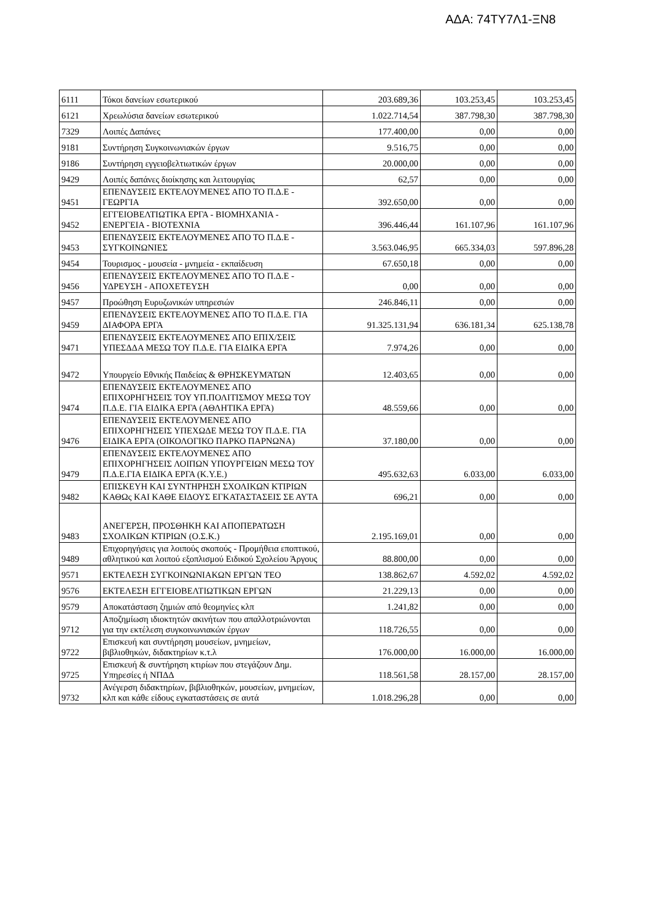ΑΔΑ: 74ΤΥ7Λ1-ΞΝ8
| 6111 | Τόκοι δανείων εσωτερικού | 203.689,36 | 103.253,45 | 103.253,45 |
| 6121 | Χρεωλύσια δανείων εσωτερικού | 1.022.714,54 | 387.798,30 | 387.798,30 |
| 7329 | Λοιπές Δαπάνες | 177.400,00 | 0,00 | 0,00 |
| 9181 | Συντήρηση Συγκοινωνιακών έργων | 9.516,75 | 0,00 | 0,00 |
| 9186 | Συντήρηση εγγειοβελτιωτικών έργων | 20.000,00 | 0,00 | 0,00 |
| 9429 | Λοιπές δαπάνες διοίκησης και λειτουργίας | 62,57 | 0,00 | 0,00 |
| 9451 | ΕΠΕΝΔΥΣΕΙΣ ΕΚΤΕΛΟΥΜΕΝΕΣ ΑΠΟ ΤΟ Π.Δ.Ε - ΓΕΩΡΓΙΑ | 392.650,00 | 0,00 | 0,00 |
| 9452 | ΕΓΓΕΙΟΒΕΛΤΙΩΤΙΚΑ ΕΡΓΑ - ΒΙΟΜΗΧΑΝΙΑ - ΕΝΕΡΓΕΙΑ - ΒΙΟΤΕΧΝΙΑ | 396.446,44 | 161.107,96 | 161.107,96 |
| 9453 | ΕΠΕΝΔΥΣΕΙΣ ΕΚΤΕΛΟΥΜΕΝΕΣ ΑΠΟ ΤΟ Π.Δ.Ε - ΣΥΓΚΟΙΝΩΝΙΕΣ | 3.563.046,95 | 665.334,03 | 597.896,28 |
| 9454 | Τουρισμος - μουσεία - μνημεία - εκπαίδευση | 67.650,18 | 0,00 | 0,00 |
| 9456 | ΕΠΕΝΔΥΣΕΙΣ ΕΚΤΕΛΟΥΜΕΝΕΣ ΑΠΟ ΤΟ Π.Δ.Ε - ΥΔΡΕΥΣΗ - ΑΠΟΧΕΤΕΥΣΗ | 0,00 | 0,00 | 0,00 |
| 9457 | Προώθηση Ευρυζωνικών υπηρεσιών | 246.846,11 | 0,00 | 0,00 |
| 9459 | ΕΠΕΝΔΥΣΕΙΣ ΕΚΤΕΛΟΥΜΕΝΕΣ ΑΠΟ ΤΟ Π.Δ.Ε. ΓΙΑ ΔΙΑΦΟΡΑ ΕΡΓΑ | 91.325.131,94 | 636.181,34 | 625.138,78 |
| 9471 | ΕΠΕΝΔΥΣΕΙΣ ΕΚΤΕΛΟΥΜΕΝΕΣ ΑΠΟ ΕΠΙΧ/ΣΕΙΣ ΥΠΕΣΔΔΑ ΜΕΣΩ ΤΟΥ Π.Δ.Ε. ΓΙΑ ΕΙΔΙΚΑ ΕΡΓΑ | 7.974,26 | 0,00 | 0,00 |
| 9472 | Υπουργείο Εθνικής Παιδείας & ΘΡΗΣΚΕΥΜΆΤΩΝ | 12.403,65 | 0,00 | 0,00 |
| 9474 | ΕΠΕΝΔΥΣΕΙΣ ΕΚΤΕΛΟΥΜΕΝΕΣ ΑΠΟ ΕΠΙΧΟΡΗΓΗΣΕΙΣ ΤΟΥ ΥΠ.ΠΟΛΙΤΙΣΜΟΥ ΜΕΣΩ ΤΟΥ Π.Δ.Ε. ΓΙΑ ΕΙΔΙΚΑ ΕΡΓΑ (ΑΘΛΗΤΙΚΑ ΕΡΓΑ) | 48.559,66 | 0,00 | 0,00 |
| 9476 | ΕΠΕΝΔΥΣΕΙΣ ΕΚΤΕΛΟΥΜΕΝΕΣ ΑΠΟ ΕΠΙΧΟΡΗΓΗΣΕΙΣ ΥΠΕΧΩΔΕ ΜΕΣΩ ΤΟΥ Π.Δ.Ε. ΓΙΑ ΕΙΔΙΚΑ ΕΡΓΑ (ΟΙΚΟΛΟΓΙΚΟ ΠΑΡΚΟ ΠΑΡΝΩΝΑ) | 37.180,00 | 0,00 | 0,00 |
| 9479 | ΕΠΕΝΔΥΣΕΙΣ ΕΚΤΕΛΟΥΜΕΝΕΣ ΑΠΟ ΕΠΙΧΟΡΗΓΗΣΕΙΣ ΛΟΙΠΩΝ ΥΠΟΥΡΓΕΙΩΝ ΜΕΣΩ ΤΟΥ Π.Δ.Ε.ΓΙΑ ΕΙΔΙΚΑ ΕΡΓΑ (Κ.Υ.Ε.) | 495.632,63 | 6.033,00 | 6.033,00 |
| 9482 | ΕΠΙΣΚΕΥΗ ΚΑΙ ΣΥΝΤΗΡΗΣΗ ΣΧΟΛΙΚΩΝ ΚΤΙΡΙΩΝ ΚΑΘΩς ΚΑΙ ΚΑΘΕ ΕΙΔΟΥΣ ΕΓΚΑΤΑΣΤΑΣΕΙΣ ΣΕ ΑΥΤΑ | 696,21 | 0,00 | 0,00 |
| 9483 | ΑΝΕΓΕΡΣΗ, ΠΡΟΣΘΗΚΗ ΚΑΙ ΑΠΟΠΕΡΑΤΩΣΗ ΣΧΟΛΙΚΩΝ ΚΤΙΡΙΩΝ (Ο.Σ.Κ.) | 2.195.169,01 | 0,00 | 0,00 |
| 9489 | Επιχορηγήσεις για λοιπούς σκοπούς - Προμήθεια εποπτικού, αθλητικού και λοιπού εξοπλισμού Ειδικού Σχολείου Άργους | 88.800,00 | 0,00 | 0,00 |
| 9571 | ΕΚΤΕΛΕΣΗ ΣΥΓΚΟΙΝΩΝΙΑΚΩΝ ΕΡΓΩΝ ΤΕΟ | 138.862,67 | 4.592,02 | 4.592,02 |
| 9576 | ΕΚΤΕΛΕΣΗ ΕΓΓΕΙΟΒΕΛΤΙΩΤΙΚΩΝ ΕΡΓΩΝ | 21.229,13 | 0,00 | 0,00 |
| 9579 | Αποκατάσταση ζημιών από θεομηνίες κλπ | 1.241,82 | 0,00 | 0,00 |
| 9712 | Αποζημίωση ιδιοκτητών ακινήτων που απαλλοτριώνονται για την εκτέλεση συγκοινωνιακών έργων | 118.726,55 | 0,00 | 0,00 |
| 9722 | Επισκευή και συντήρηση μουσείων, μνημείων, βιβλιοθηκών, διδακτηρίων κ.τ.λ | 176.000,00 | 16.000,00 | 16.000,00 |
| 9725 | Επισκευή & συντήρηση κτιρίων που στεγάζουν Δημ. Υπηρεσίες ή ΝΠΔΔ | 118.561,58 | 28.157,00 | 28.157,00 |
| 9732 | Ανέγερση διδακτηρίων, βιβλιοθηκών, μουσείων, μνημείων, κλπ και κάθε είδους εγκαταστάσεις σε αυτά | 1.018.296,28 | 0,00 | 0,00 |